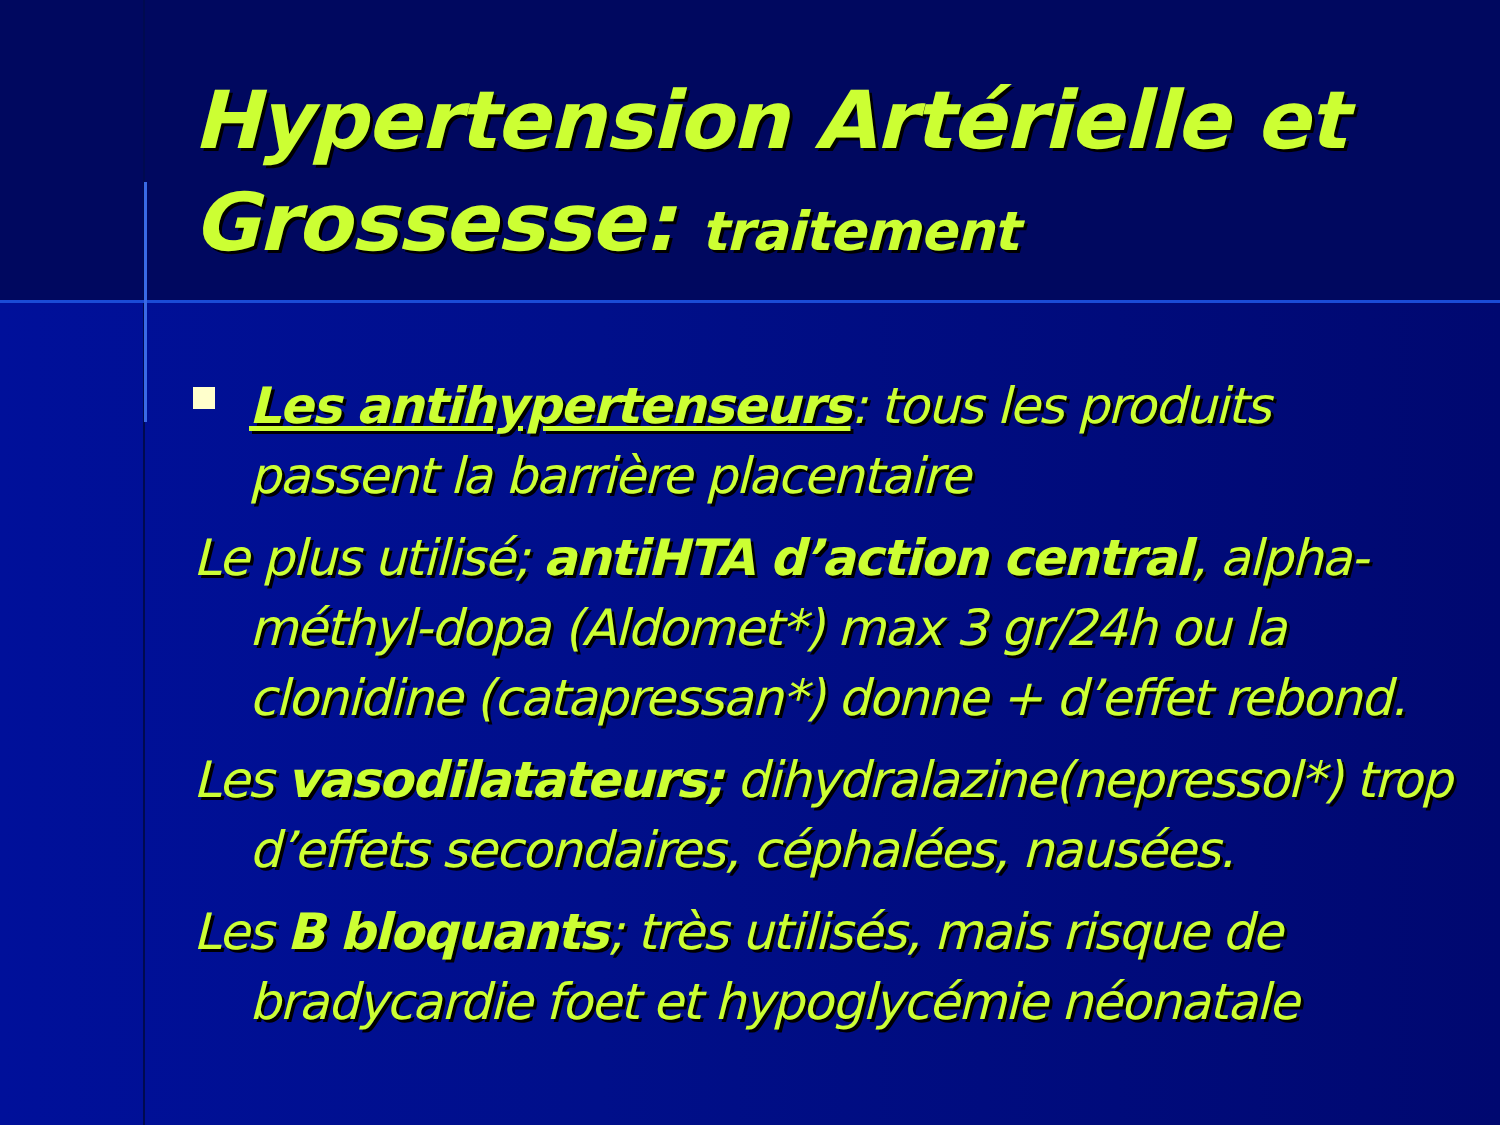Hypertension Artérielle et Grossesse: traitement
Les antihypertenseurs: tous les produits passent la barrière placentaire
Le plus utilisé; antiHTA d’action central, alpha-méthyl-dopa (Aldomet*) max 3 gr/24h ou la clonidine (catapressan*) donne + d’effet rebond.
Les vasodilatateurs; dihydralazine(nepressol*) trop d’effets secondaires, céphalées, nausées.
Les B bloquants; très utilisés, mais risque de bradycardie foet et hypoglycémie néonatale